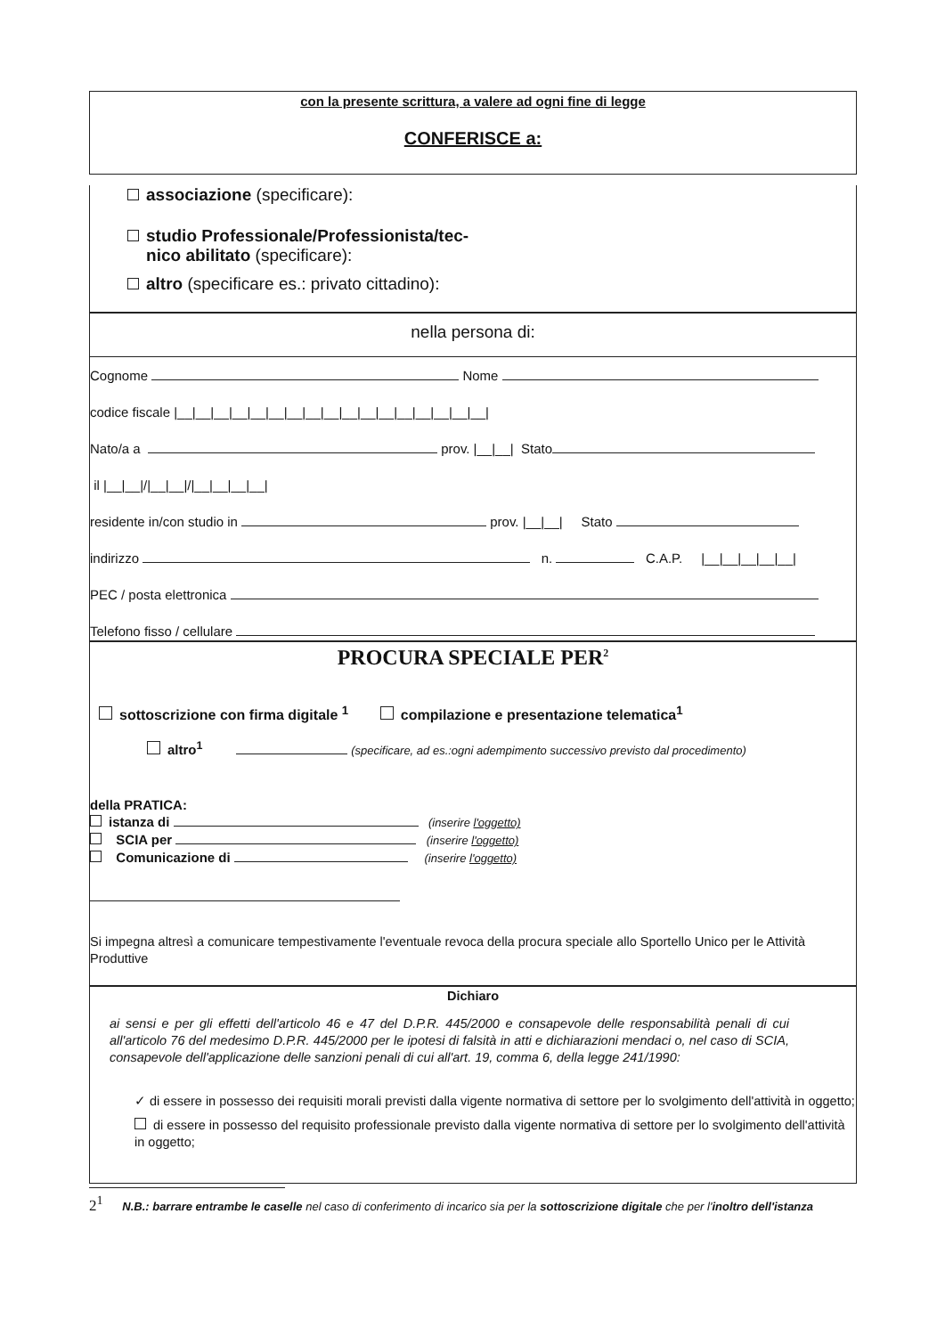con la presente scrittura, a valere ad ogni fine di legge
CONFERISCE a:
associazione (specificare):
studio Professionale/Professionista/tec-
nico abilitato (specificare):
altro (specificare es.: privato cittadino):
nella persona di:
Cognome Nome
codice fiscale |__|__|__|__|__|__|__|__|__|__|__|__|__|__|__|__|__|
Nato/a a prov. |__|__| Stato
il |__|__|/|__|__|/|__|__|__|__|
residente in/con studio in prov. |__|__| Stato
indirizzo n. C.A.P. |__|__|__|__|__|
PEC / posta elettronica
Telefono fisso / cellulare
PROCURA SPECIALE PER<sup>2</sup>
sottoscrizione con firma digitale <sup>1</sup> compilazione e presentazione telematica<sup>1</sup>
altro<sup>1</sup> (specificare, ad es.:ogni adempimento successivo previsto dal procedimento)
della PRATICA:
istanza di (inserire l'oggetto)
SCIA per (inserire l'oggetto)
Comunicazione di (inserire l'oggetto)
Si impegna altresì a comunicare tempestivamente l'eventuale revoca della procura speciale allo Sportello Unico per le Attività Produttive
Dichiaro
ai sensi e per gli effetti dell'articolo 46 e 47 del D.P.R. 445/2000 e consapevole delle responsabilità penali di cui all'articolo 76 del medesimo D.P.R. 445/2000 per le ipotesi di falsità in atti e dichiarazioni mendaci o, nel caso di SCIA, consapevole dell'applicazione delle sanzioni penali di cui all'art. 19, comma 6, della legge 241/1990:
✓ di essere in possesso dei requisiti morali previsti dalla vigente normativa di settore per lo svolgimento dell'attività in oggetto;
di essere in possesso del requisito professionale previsto dalla vigente normativa di settore per lo svolgimento dell'attività in oggetto;
2<sup>1</sup> N.B.: barrare entrambe le caselle nel caso di conferimento di incarico sia per la sottoscrizione digitale che per l'inoltro dell'istanza